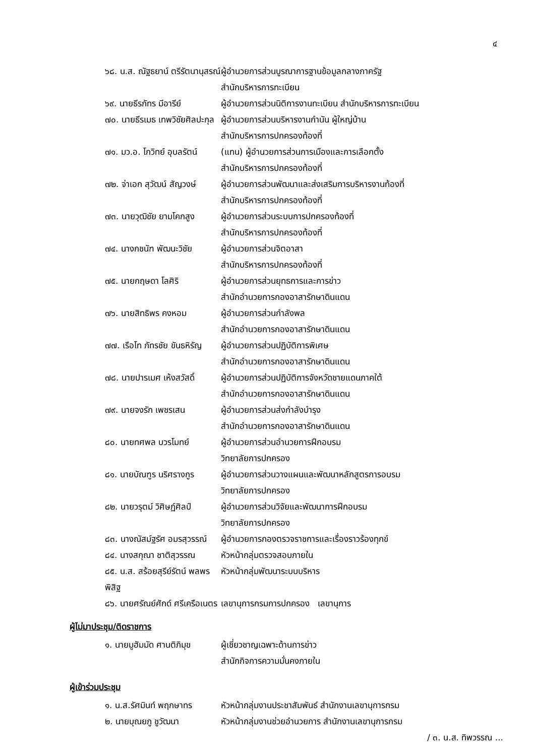๔
๖๘. น.ส. ณัฐธยาน์ ตรีรัตนานุสรณ์
ผู้อำนวยการส่วนบูรณาการฐานข้อมูลกลางภาครัฐ
สำนักบริหารการทะเบียน
๖๙. นายธีรภัทร มีอารีย์ ผู้อำนวยการส่วนนิติการงานทะเบียน สำนักบริหารการทะเบียน
๗๐. นายธีรเมธ เทพวิชัยศิลปะกุล
ผู้อำนวยการส่วนบริหารงานกำนัน ผู้ใหญ่บ้าน
สำนักบริหารการปกครองท้องที่
๗๑. มว.อ. โกวิทย์ อุบลรัตน์ (แทน) ผู้อำนวยการส่วนการเมืองและการเลือกตั้ง
สำนักบริหารการปกครองท้องที่
๗๒. จ่าเอก สุวัฒน์ สัญวงษ์ ผู้อำนวยการส่วนพัฒนาและส่งเสริมการบริหารงานท้องที่
สำนักบริหารการปกครองท้องที่
๗๓. นายวุฒิชัย ยามโคกสูง ผู้อำนวยการส่วนระบบการปกครองท้องที่
สำนักบริหารการปกครองท้องที่
๗๔. นางกชนัฑ พัฒนะวิชัย ผู้อำนวยการส่วนจิตอาสา
สำนักบริหารการปกครองท้องที่
๗๕. นายกฤษดา โลศิริ ผู้อำนวยการส่วนยุทธการและการข่าว
สำนักอำนวยการกองอาสารักษาดินแดน
๗๖. นายสิทธิพร คงหอม ผู้อำนวยการส่วนกำลังพล
สำนักอำนวยการกองอาสารักษาดินแดน
๗๗. เรือโท ภัทรชัย ขันธหิรัญ ผู้อำนวยการส่วนปฏิบัติการพิเศษ
สำนักอำนวยการกองอาสารักษาดินแดน
๗๘. นายปารเมศ เห้งสวัสดิ์ ผู้อำนวยการส่วนปฏิบัติการจังหวัดชายแดนภาคใต้
สำนักอำนวยการกองอาสารักษาดินแดน
๗๙. นายจงรัก เพชรเสน ผู้อำนวยการส่วนส่งกำลังบำรุง
สำนักอำนวยการกองอาสารักษาดินแดน
๘๐. นายทศพล บวรโมทย์ ผู้อำนวยการส่วนอำนวยการฝึกอบรม
วิทยาลัยการปกครอง
๘๑. นายบัณฑูร นริศรางกูร ผู้อำนวยการส่วนวางแผนและพัฒนาหลักสูตรการอบรม
วิทยาลัยการปกครอง
๘๒. นายวรุตม์ วิศิษฏ์ศิลป์ ผู้อำนวยการส่วนวิจัยและพัฒนาการฝึกอบรม
วิทยาลัยการปกครอง
๘๓. นางณัสม์ฐรัศ อมรสุวรรณ์ ผู้อำนวยการกองตรวจราชการและเรื่องราวร้องทุกข์
๘๔. นางสกุณา ชาติสุวรรณ หัวหน้ากลุ่มตรวจสอบภายใน
๘๕. น.ส. สร้อยสุรีย์รัตน์ พลพรพิสิฐ
หัวหน้ากลุ่มพัฒนาระบบบริหาร
๘๖. นายศรัณย์ศักด์ ศรีเครือเนตร
เลขานุการกรมการปกครอง เลขานุการ
ผู้ไม่มาประชุม/ติดราชการ
๑. นายมูฮัมมัด ศานติภิมุข ผู้เชี่ยวชาญเฉพาะด้านการข่าว
สำนักกิจการความมั่นคงภายใน
ผู้เข้าร่วมประชุม
๑. น.ส.รัศมินท์ พฤกษาทร หัวหน้ากลุ่มงานประชาสัมพันธ์ สำนักงานเลขานุการกรม
๒. นายบุณยภู ชูวัฒนา หัวหน้ากลุ่มงานช่วยอำนวยการ สำนักงานเลขานุการกรม
/ ๓. น.ส. ทิพวรรณ ...